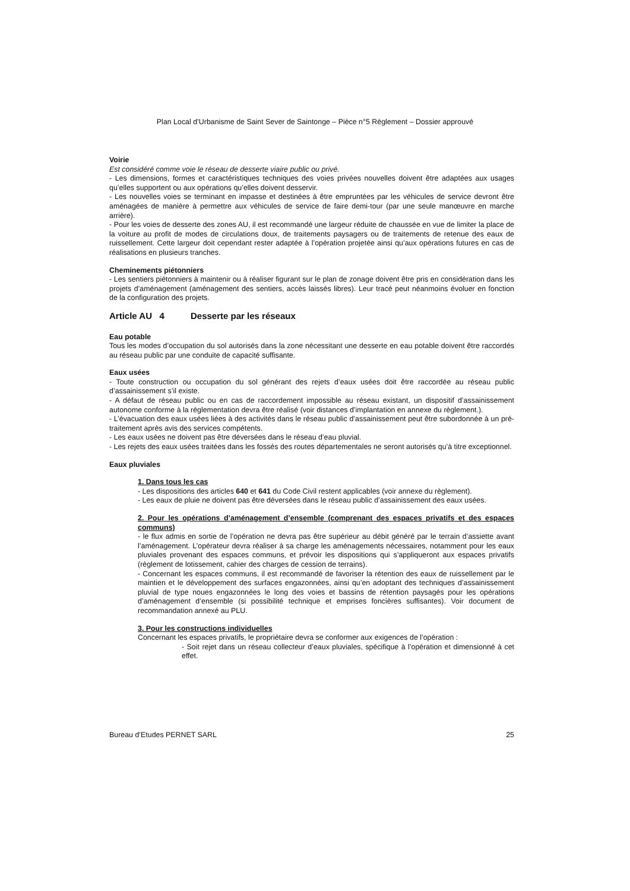Plan Local d’Urbanisme de Saint Sever de Saintonge – Pièce n°5 Règlement – Dossier approuvé
Voirie
Est considéré comme voie le réseau de desserte viaire public ou privé.
- Les dimensions, formes et caractéristiques techniques des voies privées nouvelles doivent être adaptées aux usages qu’elles supportent ou aux opérations qu’elles doivent desservir.
- Les nouvelles voies se terminant en impasse et destinées à être empruntées par les véhicules de service devront être aménagées de manière à permettre aux véhicules de service de faire demi-tour (par une seule manœuvre en marche arrière).
- Pour les voies de desserte des zones AU, il est recommandé une largeur réduite de chaussée en vue de limiter la place de la voiture au profit de modes de circulations doux, de traitements paysagers ou de traitements de retenue des eaux de ruissellement. Cette largeur doit cependant rester adaptée à l’opération projetée ainsi qu’aux opérations futures en cas de réalisations en plusieurs tranches.
Cheminements piétonniers
- Les sentiers piétonniers à maintenir ou à réaliser figurant sur le plan de zonage doivent être pris en considération dans les projets d’aménagement (aménagement des sentiers, accès laissés libres). Leur tracé peut néanmoins évoluer en fonction de la configuration des projets.
Article AU 4 Desserte par les réseaux
Eau potable
Tous les modes d’occupation du sol autorisés dans la zone nécessitant une desserte en eau potable doivent être raccordés au réseau public par une conduite de capacité suffisante.
Eaux usées
- Toute construction ou occupation du sol générant des rejets d’eaux usées doit être raccordée au réseau public d’assainissement s’il existe.
- A défaut de réseau public ou en cas de raccordement impossible au réseau existant, un dispositif d’assainissement autonome conforme à la réglementation devra être réalisé (voir distances d’implantation en annexe du règlement.).
- L’évacuation des eaux usées liées à des activités dans le réseau public d’assainissement peut être subordonnée à un pré-traitement après avis des services compétents.
- Les eaux usées ne doivent pas être déversées dans le réseau d’eau pluvial.
- Les rejets des eaux usées traitées dans les fossés des routes départementales ne seront autorisés qu’à titre exceptionnel.
Eaux pluviales
1. Dans tous les cas
- Les dispositions des articles 640 et 641 du Code Civil restent applicables (voir annexe du règlement).
- Les eaux de pluie ne doivent pas être déversées dans le réseau public d’assainissement des eaux usées.
2. Pour les opérations d’aménagement d’ensemble (comprenant des espaces privatifs et des espaces communs)
- le flux admis en sortie de l’opération ne devra pas être supérieur au débit généré par le terrain d’assiette avant l’aménagement. L’opérateur devra réaliser à sa charge les aménagements nécessaires, notamment pour les eaux pluviales provenant des espaces communs, et prévoir les dispositions qui s’appliqueront aux espaces privatifs (règlement de lotissement, cahier des charges de cession de terrains).
- Concernant les espaces communs, il est recommandé de favoriser la rétention des eaux de ruissellement par le maintien et le développement des surfaces engazonnées, ainsi qu’en adoptant des techniques d’assainissement pluvial de type noues engazonnées le long des voies et bassins de rétention paysagés pour les opérations d’aménagement d’ensemble (si possibilité technique et emprises foncières suffisantes). Voir document de recommandation annexé au PLU.
3. Pour les constructions individuelles
Concernant les espaces privatifs, le propriétaire devra se conformer aux exigences de l’opération :
- Soit rejet dans un réseau collecteur d’eaux pluviales, spécifique à l’opération et dimensionné à cet effet.
Bureau d’Etudes PERNET SARL 25